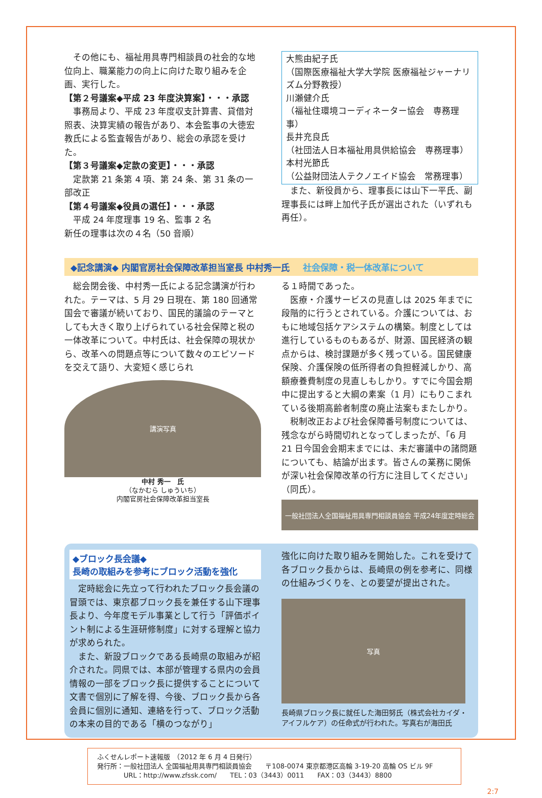その他にも、福祉用具専門相談員の社会的な地位向上、職業能力の向上に向けた取り組みを企画、実行した。
【第２号議案◆平成 23 年度決算案】・・・承認
　事務局より、平成 23 年度収支計算書、貸借対照表、決算実績の報告があり、本会監事の大徳宏教氏による監査報告があり、総会の承認を受けた。
【第３号議案◆定款の変更】・・・承認
　定款第 21 条第 4 項、第 24 条、第 31 条の一部改正
【第４号議案◆役員の選任】・・・承認
　平成 24 年度理事 19 名、監事 2 名
新任の理事は次の４名（50 音順）
大熊由紀子氏
（国際医療福祉大学大学院 医療福祉ジャーナリズム分野教授）
川瀬健介氏
（福祉住環境コーディネーター協会　専務理事）
長井充良氏
（社団法人日本福祉用具供給協会　専務理事）
本村光節氏
（公益財団法人テクノエイド協会　常務理事）
　また、新役員から、理事長には山下一平氏、副理事長には畔上加代子氏が選出された（いずれも再任）。
◆記念講演◆ 内閣官房社会保障改革担当室長 中村秀一氏 社会保障・税一体改革について
　総会閉会後、中村秀一氏による記念講演が行われた。テーマは、5 月 29 日現在、第 180 回通常国会で審議が続いており、国民的議論のテーマとしても大きく取り上げられている社会保障と税の一体改革について。中村氏は、社会保障の現状から、改革への問題点等について数々のエピソードを交えて語り、大変短く感じられ
講演写真
中村 秀一　氏
（なかむら しゅういち）
内閣官房社会保障改革担当室長
る１時間であった。
　医療・介護サービスの見直しは 2025 年までに段階的に行うとされている。介護については、おもに地域包括ケアシステムの構築。制度としては進行しているものもあるが、財源、国民経済の観点からは、検討課題が多く残っている。国民健康保険、介護保険の低所得者の負担軽減しかり、高額療養費制度の見直しもしかり。すでに今国会期中に提出すると大綱の素案（1 月）にもりこまれている後期高齢者制度の廃止法案もまたしかり。
　税制改正および社会保障番号制度については、残念ながら時間切れとなってしまったが、「6 月 21 日今国会会期末までには、未だ審議中の諸問題についても、結論が出ます。皆さんの業務に関係が深い社会保障改革の行方に注目してください」（同氏）。
一般社団法人全国福祉用具専門相談員協会 平成24年度定時総会
◆ブロック長会議◆
長崎の取組みを参考にブロック活動を強化
　定時総会に先立って行われたブロック長会議の冒頭では、東京都ブロック長を兼任する山下理事長より、今年度モデル事業として行う「評価ポイント制による生涯研修制度」に対する理解と協力が求められた。
　また、新設ブロックである長崎県の取組みが紹介された。同県では、本部が管理する県内の会員情報の一部をブロック長に提供することについて文書で個別に了解を得、今後、ブロック長から各会員に個別に通知、連絡を行って、ブロック活動の本来の目的である「横のつながり」
強化に向けた取り組みを開始した。これを受けて各ブロック長からは、長崎県の例を参考に、同様の仕組みづくりを、との要望が提出された。
写真
長崎県ブロック長に就任した海田努氏（株式会社カイダ・アイフルケア）の任命式が行われた。写真右が海田氏
ふくせんレポート速報版　（2012 年 6 月 4 日発行）
発行所：一般社団法人 全国福祉用具専門相談員協会　　〒108-0074 東京都港区高輪 3-19-20 高輪 OS ビル 9F
　　　　URL：http://www.zfssk.com/　　TEL：03（3443）0011　　FAX：03（3443）8800
2:7